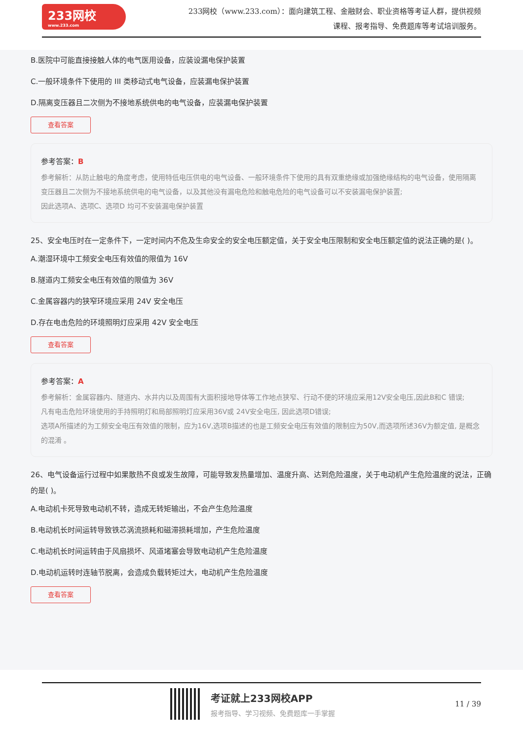233网校
www.233.com
233网校（www.233.com）：面向建筑工程、金融财会、职业资格等考证人群，提供视频课程、报考指导、免费题库等考试培训服务。
B.医院中可能直接接触人体的电气医用设备，应装设漏电保护装置
C.一般环境条件下使用的 III 类移动式电气设备，应装漏电保护装置
D.隔离变压器且二次侧为不接地系统供电的电气设备，应装漏电保护装置
查看答案
参考答案：B
参考解析：从防止触电的角度考虑，使用特低电压供电的电气设备、一般环境条件下使用的具有双重绝缘或加强绝缘结构的电气设备，使用隔离变压器且二次侧为不接地系统供电的电气设备，以及其他没有漏电危险和触电危险的电气设备可以不安装漏电保护装置;
因此选项A、选项C、选项D 均可不安装漏电保护装置
25、安全电压时在一定条件下，一定时间内不危及生命安全的安全电压额定值，关于安全电压限制和安全电压额定值的说法正确的是( )。
A.潮湿环境中工频安全电压有效值的限值为 16V
B.隧道内工频安全电压有效值的限值为 36V
C.金属容器内的狭窄环境应采用 24V 安全电压
D.存在电击危险的环境照明灯应采用 42V 安全电压
查看答案
参考答案：A
参考解析：金属容器内、隧道内、水井内以及周围有大面积接地导体等工作地点狭窄、行动不便的环境应采用12V安全电压,因此B和C 错误;
凡有电击危险环境使用的手持照明灯和局部照明灯应采用36V或 24V安全电压, 因此选项D错误;
选项A所描述的为工频安全电压有效值的限制，应为16V,选项B描述的也是工频安全电压有效值的限制应为50V,而选项所述36V为额定值, 是概念的混淆 。
26、电气设备运行过程中如果散热不良或发生故障，可能导致发热量增加、温度升高、达到危险温度，关于电动机产生危险温度的说法，正确的是( )。
A.电动机卡死导致电动机不转，造成无转矩输出，不会产生危险温度
B.电动机长时间运转导致铁芯涡流损耗和磁滞损耗增加，产生危险温度
C.电动机长时间运转由于风扇损坏、风道堵塞会导致电动机产生危险温度
D.电动机运转时连轴节脱离，会造成负载转矩过大，电动机产生危险温度
查看答案
考证就上233网校APP
报考指导、学习视频、免费题库一手掌握
11 / 39